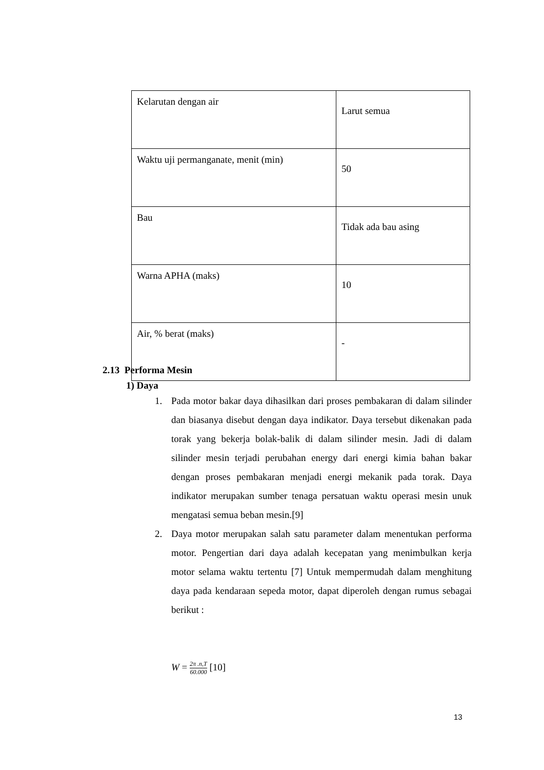| Kelarutan dengan air | Larut semua |
| Waktu uji permanganate, menit (min) | 50 |
| Bau | Tidak ada bau asing |
| Warna APHA (maks) | 10 |
| Air, % berat (maks) | - |
2.13 Performa Mesin
1) Daya
1. Pada motor bakar daya dihasilkan dari proses pembakaran di dalam silinder dan biasanya disebut dengan daya indikator. Daya tersebut dikenakan pada torak yang bekerja bolak-balik di dalam silinder mesin. Jadi di dalam silinder mesin terjadi perubahan energy dari energi kimia bahan bakar dengan proses pembakaran menjadi energi mekanik pada torak. Daya indikator merupakan sumber tenaga persatuan waktu operasi mesin unuk mengatasi semua beban mesin.[9]
2. Daya motor merupakan salah satu parameter dalam menentukan performa motor. Pengertian dari daya adalah kecepatan yang menimbulkan kerja motor selama waktu tertentu [7] Untuk mempermudah dalam menghitung daya pada kendaraan sepeda motor, dapat diperoleh dengan rumus sebagai berikut :
W = 2π .n,T 60.000 [10]
13